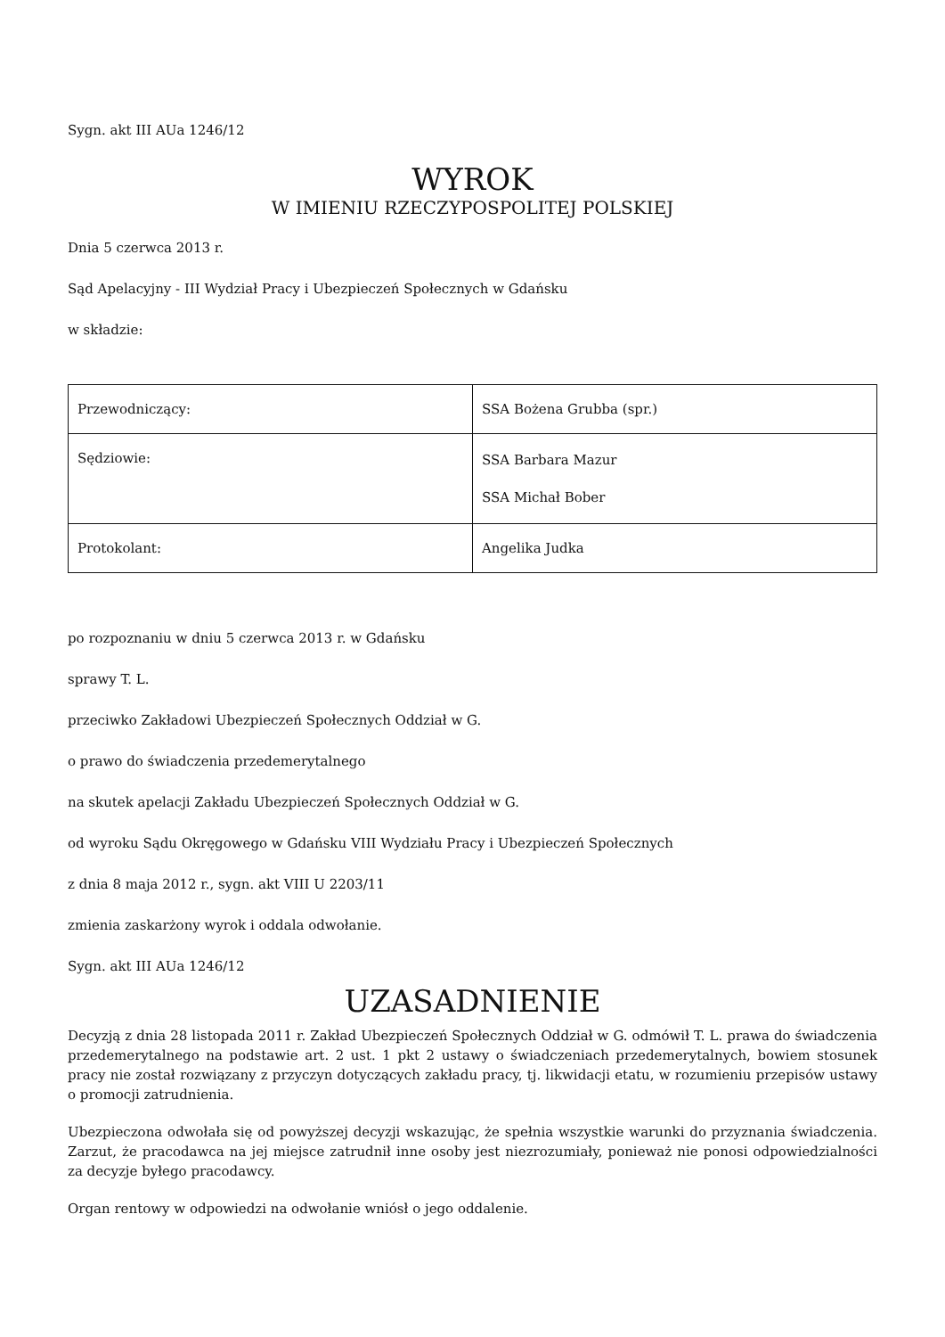Sygn. akt III AUa 1246/12
WYROK
W IMIENIU RZECZYPOSPOLITEJ POLSKIEJ
Dnia 5 czerwca 2013 r.
Sąd Apelacyjny - III Wydział Pracy i Ubezpieczeń Społecznych w Gdańsku
w składzie:
| Przewodniczący: | SSA Bożena Grubba (spr.) |
| Sędziowie: | SSA Barbara Mazur SSA Michał Bober |
| Protokolant: | Angelika Judka |
po rozpoznaniu w dniu 5 czerwca 2013 r. w Gdańsku
sprawy T. L.
przeciwko Zakładowi Ubezpieczeń Społecznych Oddział w G.
o prawo do świadczenia przedemerytalnego
na skutek apelacji Zakładu Ubezpieczeń Społecznych Oddział w G.
od wyroku Sądu Okręgowego w Gdańsku VIII Wydziału Pracy i Ubezpieczeń Społecznych
z dnia 8 maja 2012 r., sygn. akt VIII U 2203/11
zmienia zaskarżony wyrok i oddala odwołanie.
Sygn. akt III AUa 1246/12
UZASADNIENIE
Decyzją z dnia 28 listopada 2011 r. Zakład Ubezpieczeń Społecznych Oddział w G. odmówił T. L. prawa do świadczenia przedemerytalnego na podstawie art. 2 ust. 1 pkt 2 ustawy o świadczeniach przedemerytalnych, bowiem stosunek pracy nie został rozwiązany z przyczyn dotyczących zakładu pracy, tj. likwidacji etatu, w rozumieniu przepisów ustawy o promocji zatrudnienia.
Ubezpieczona odwołała się od powyższej decyzji wskazując, że spełnia wszystkie warunki do przyznania świadczenia. Zarzut, że pracodawca na jej miejsce zatrudnił inne osoby jest niezrozumiały, ponieważ nie ponosi odpowiedzialności za decyzje byłego pracodawcy.
Organ rentowy w odpowiedzi na odwołanie wniósł o jego oddalenie.